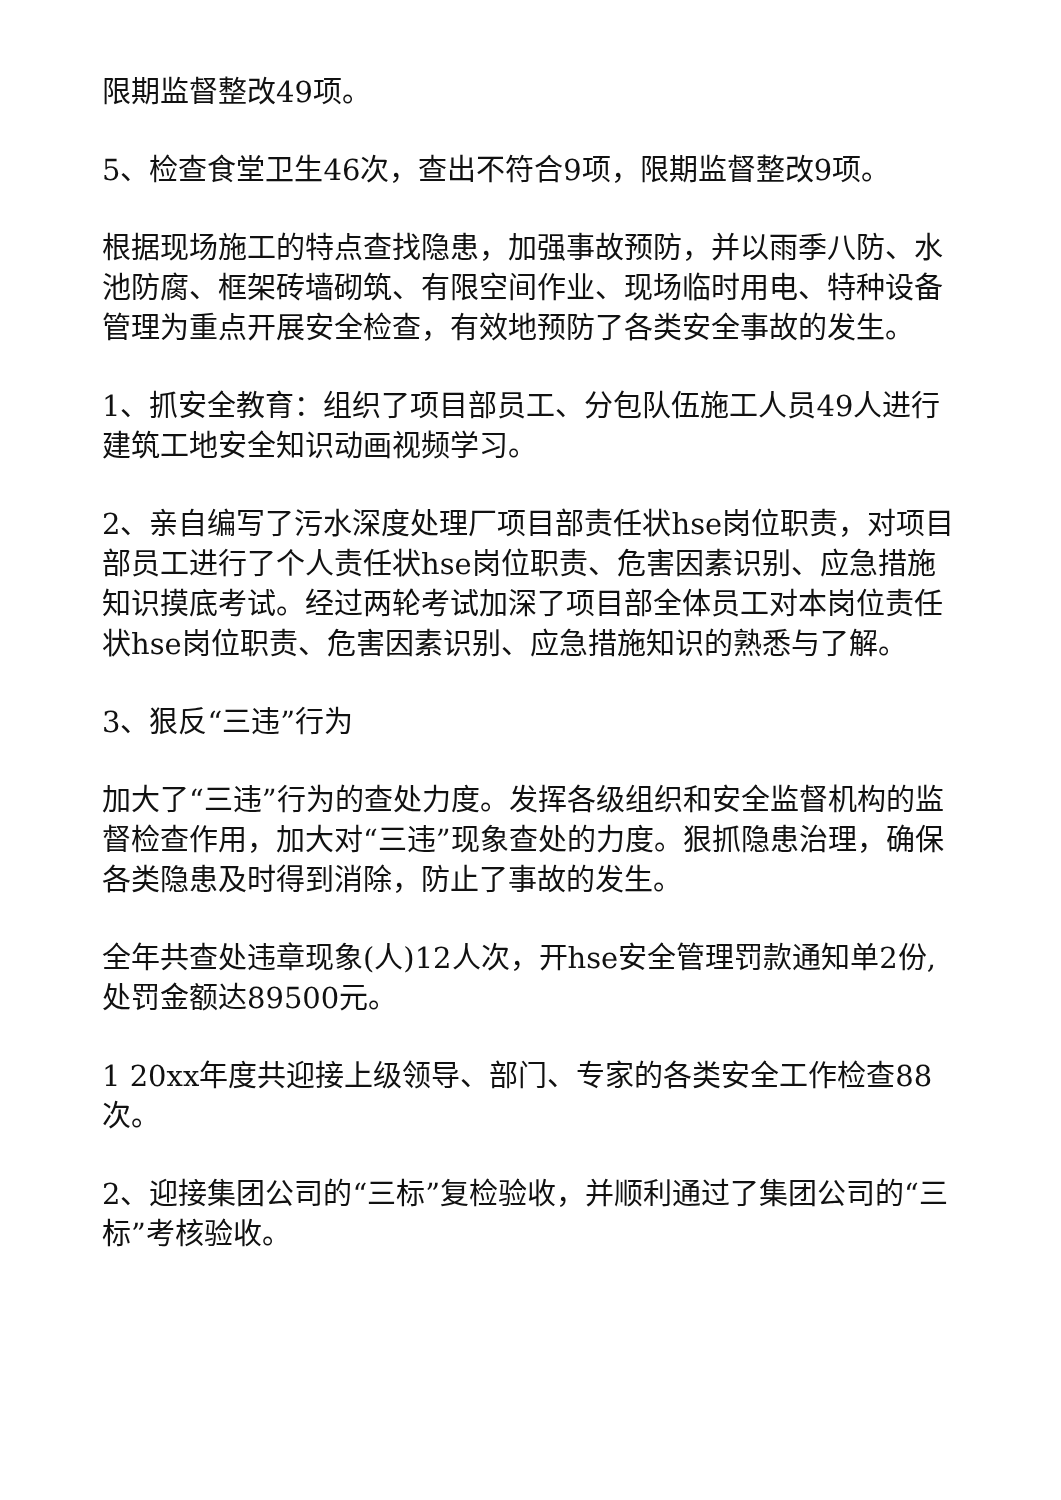限期监督整改49项。
5、检查食堂卫生46次，查出不符合9项，限期监督整改9项。
根据现场施工的特点查找隐患，加强事故预防，并以雨季八防、水池防腐、框架砖墙砌筑、有限空间作业、现场临时用电、特种设备管理为重点开展安全检查，有效地预防了各类安全事故的发生。
1、抓安全教育：组织了项目部员工、分包队伍施工人员49人进行建筑工地安全知识动画视频学习。
2、亲自编写了污水深度处理厂项目部责任状hse岗位职责，对项目部员工进行了个人责任状hse岗位职责、危害因素识别、应急措施知识摸底考试。经过两轮考试加深了项目部全体员工对本岗位责任状hse岗位职责、危害因素识别、应急措施知识的熟悉与了解。
3、狠反“三违”行为
加大了“三违”行为的查处力度。发挥各级组织和安全监督机构的监督检查作用，加大对“三违”现象查处的力度。狠抓隐患治理，确保各类隐患及时得到消除，防止了事故的发生。
全年共查处违章现象(人)12人次，开hse安全管理罚款通知单2份,处罚金额达89500元。
1 20xx年度共迎接上级领导、部门、专家的各类安全工作检查88次。
2、迎接集团公司的“三标”复检验收，并顺利通过了集团公司的“三标”考核验收。